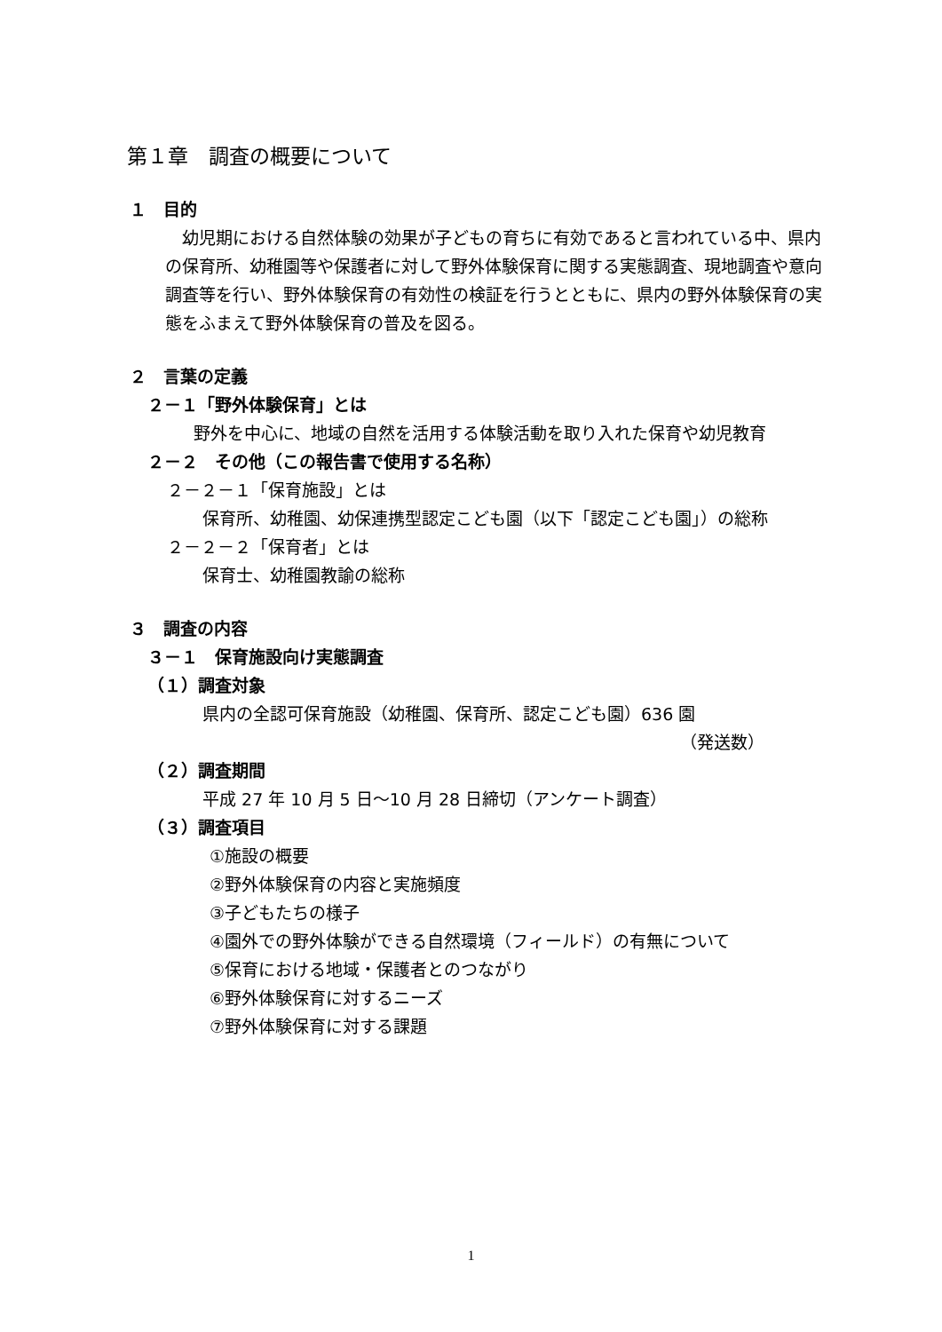第１章　調査の概要について
１　目的
幼児期における自然体験の効果が子どもの育ちに有効であると言われている中、県内の保育所、幼稚園等や保護者に対して野外体験保育に関する実態調査、現地調査や意向調査等を行い、野外体験保育の有効性の検証を行うとともに、県内の野外体験保育の実態をふまえて野外体験保育の普及を図る。
２　言葉の定義
２－１「野外体験保育」とは
野外を中心に、地域の自然を活用する体験活動を取り入れた保育や幼児教育
２－２　その他（この報告書で使用する名称）
２－２－１「保育施設」とは
保育所、幼稚園、幼保連携型認定こども園（以下「認定こども園」）の総称
２－２－２「保育者」とは
保育士、幼稚園教諭の総称
３　調査の内容
３－１　保育施設向け実態調査
（１）調査対象
県内の全認可保育施設（幼稚園、保育所、認定こども園）636 園
（発送数）
（２）調査期間
平成 27 年 10 月 5 日～10 月 28 日締切（アンケート調査）
（３）調査項目
①施設の概要
②野外体験保育の内容と実施頻度
③子どもたちの様子
④園外での野外体験ができる自然環境（フィールド）の有無について
⑤保育における地域・保護者とのつながり
⑥野外体験保育に対するニーズ
⑦野外体験保育に対する課題
1